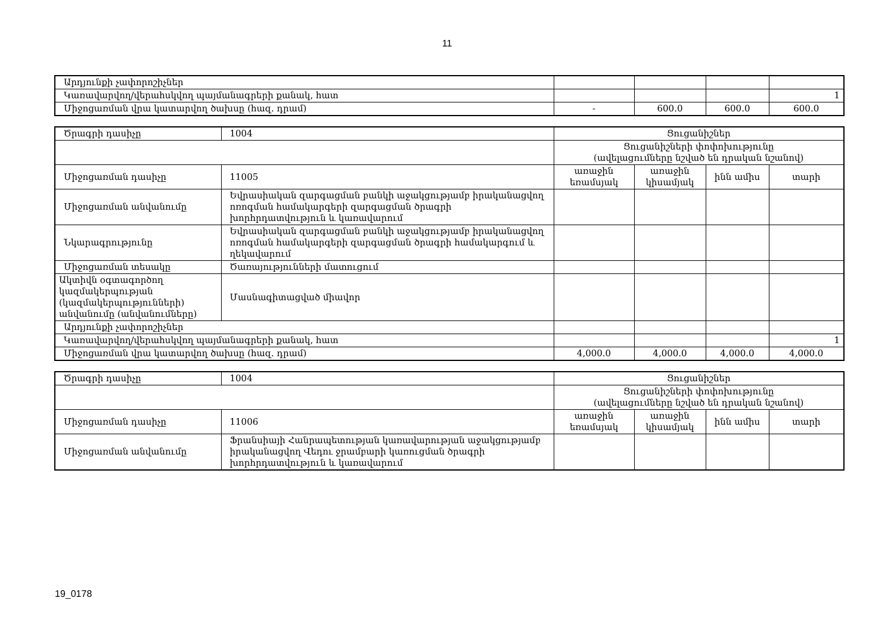11
| Արդյունքի չափորոշիչներ | | | | |
| Կառավարվող/վերահսկվող պայմանագրերի քանակ, հատ | | | | 1 |
| Միջոցառման վրա կատարվող ծախսը (հազ. դրամ) | - | 600.0 | 600.0 | 600.0 |
| Ծրագրի դասիչը | 1004 | Ցուցանիշներ | | | |
| | | Ցուցանիշների փոփոխությունը (ավելացումները նշված են դրական նշանով) | | | |
| Միջոցառման դասիչը | 11005 | առաջին եռամսյակ | առաջին կիսամյակ | ինն ամիս | տարի |
| Միջոցառման անվանումը | Եվրասիական զարգացման բանկի աջակցությամբ իրականացվող ոռոգման համակարգերի զարգացման ծրագրի խորհրդատվություն և կառավարում | | | | |
| Նկարագրությունը | Եվրասիական զարգացման բանկի աջակցությամբ իրականացվող ոռոգման համակարգերի զարգացման ծրագրի համակարգում և ղեկավարում | | | | |
| Միջոցառման տեսակը | Ծառայությունների մատուցում | | | | |
| Ակտիվն օգտագործող կազմակերպության (կազմակերպությունների) անվանումը (անվանումները) | Մասնագիտացված միավոր | | | | |
| Արդյունքի չափորոշիչներ | | | | | |
| Կառավարվող/վերահսկվող պայմանագրերի քանակ, հատ | | | | | 1 |
| Միջոցառման վրա կատարվող ծախսը (հազ. դրամ) | | 4,000.0 | 4,000.0 | 4,000.0 | 4,000.0 |
| Ծրագրի դասիչը | 1004 | Ցուցանիշներ | | | |
| | | Ցուցանիշների փոփոխությունը (ավելացումները նշված են դրական նշանով) | | | |
| Միջոցառման դասիչը | 11006 | առաջին եռամսյակ | առաջին կիսամյակ | ինն ամիս | տարի |
| Միջոցառման անվանումը | Ֆրանսիայի Հանրապետության կառավարության աջակցությամբ իրականացվող Վեդու ջրամբարի կառուցման ծրագրի խորհրդատվություն և կառավարում | | | | |
19_0178